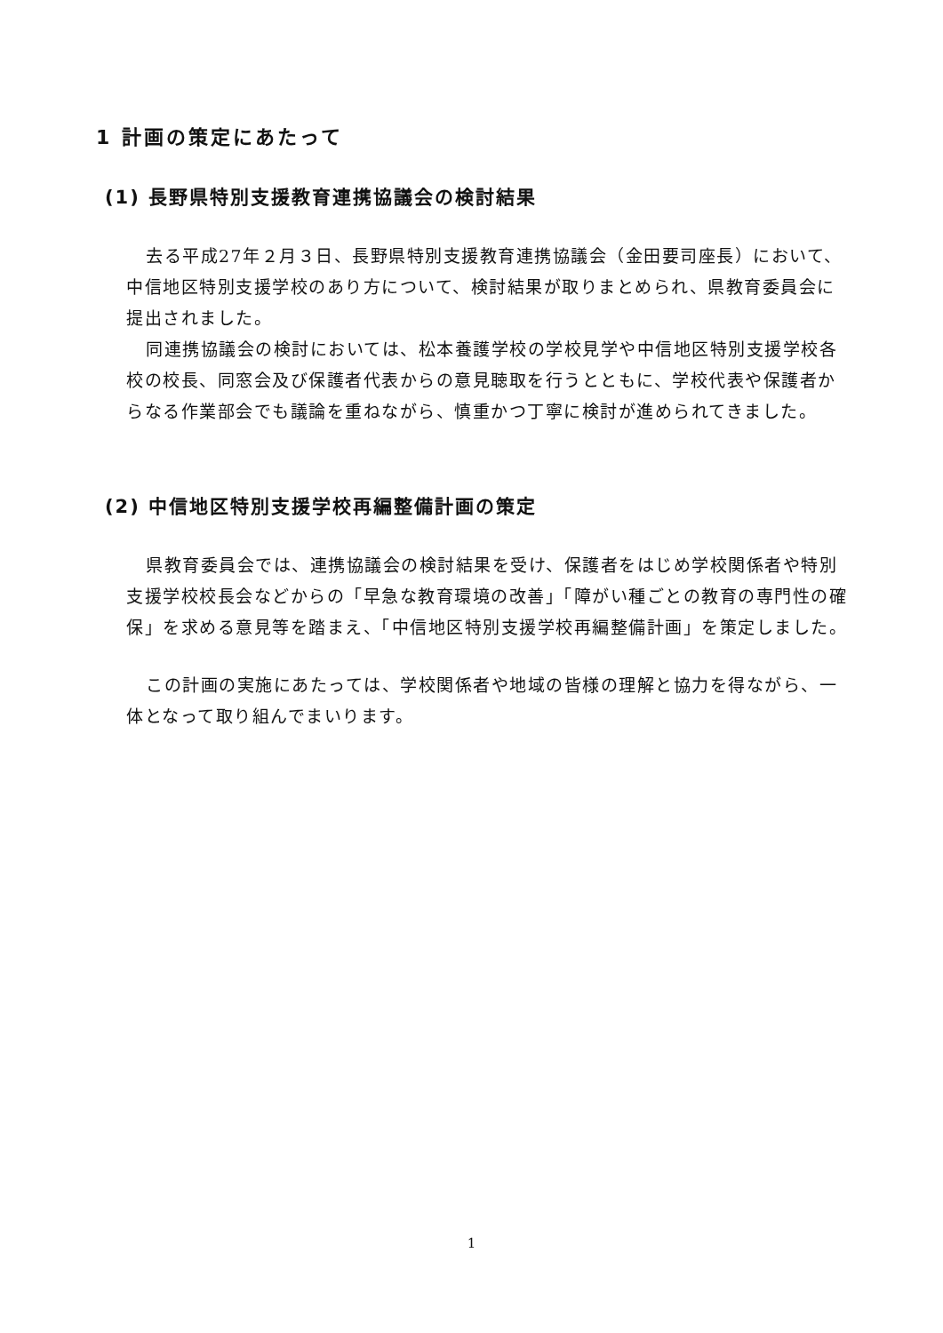1 計画の策定にあたって
(1) 長野県特別支援教育連携協議会の検討結果
去る平成27年２月３日、長野県特別支援教育連携協議会（金田要司座長）において、中信地区特別支援学校のあり方について、検討結果が取りまとめられ、県教育委員会に提出されました。
同連携協議会の検討においては、松本養護学校の学校見学や中信地区特別支援学校各校の校長、同窓会及び保護者代表からの意見聴取を行うとともに、学校代表や保護者からなる作業部会でも議論を重ねながら、慎重かつ丁寧に検討が進められてきました。
(2) 中信地区特別支援学校再編整備計画の策定
県教育委員会では、連携協議会の検討結果を受け、保護者をはじめ学校関係者や特別支援学校校長会などからの「早急な教育環境の改善」「障がい種ごとの教育の専門性の確保」を求める意見等を踏まえ、「中信地区特別支援学校再編整備計画」を策定しました。
この計画の実施にあたっては、学校関係者や地域の皆様の理解と協力を得ながら、一体となって取り組んでまいります。
1